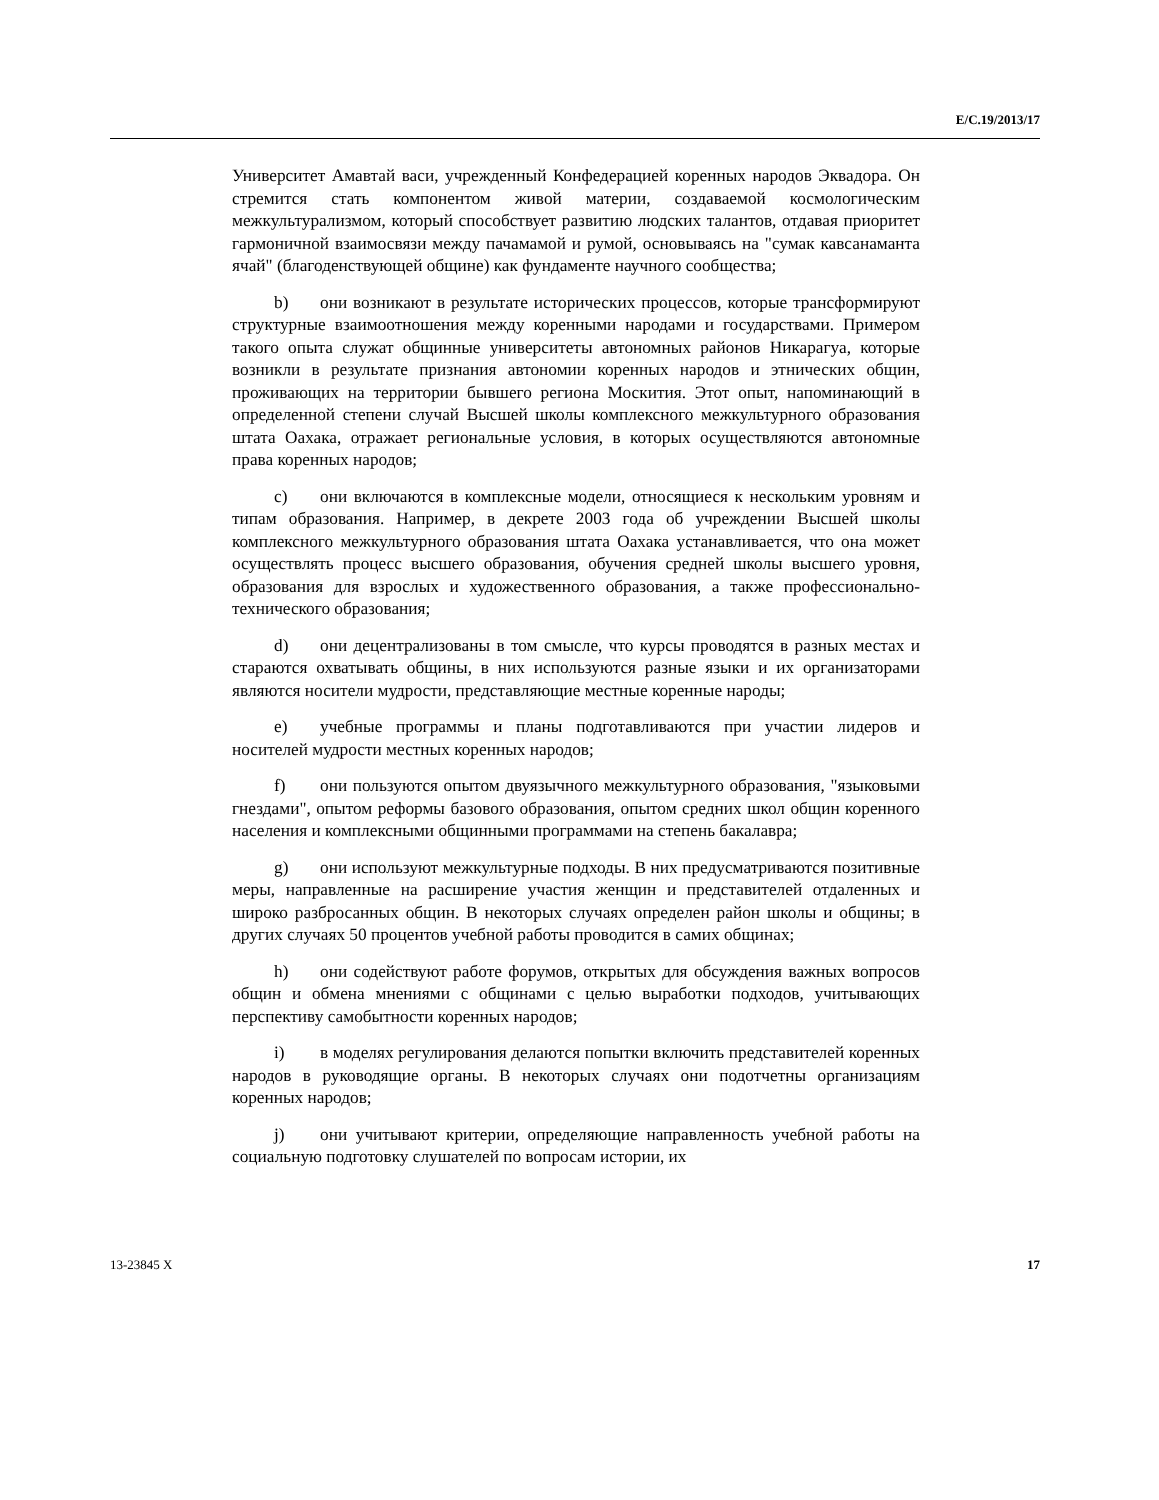E/C.19/2013/17
Университет Амавтай васи, учрежденный Конфедерацией коренных народов Эквадора. Он стремится стать компонентом живой материи, создаваемой космологическим межкультурализмом, который способствует развитию людских талантов, отдавая приоритет гармоничной взаимосвязи между пачамамой и румой, основываясь на "сумак кавсанаманта ячай" (благоденствующей общине) как фундаменте научного сообщества;
b) они возникают в результате исторических процессов, которые трансформируют структурные взаимоотношения между коренными народами и государствами. Примером такого опыта служат общинные университеты автономных районов Никарагуа, которые возникли в результате признания автономии коренных народов и этнических общин, проживающих на территории бывшего региона Москития. Этот опыт, напоминающий в определенной степени случай Высшей школы комплексного межкультурного образования штата Оахака, отражает региональные условия, в которых осуществляются автономные права коренных народов;
c) они включаются в комплексные модели, относящиеся к нескольким уровням и типам образования. Например, в декрете 2003 года об учреждении Высшей школы комплексного межкультурного образования штата Оахака устанавливается, что она может осуществлять процесс высшего образования, обучения средней школы высшего уровня, образования для взрослых и художественного образования, а также профессионально-технического образования;
d) они децентрализованы в том смысле, что курсы проводятся в разных местах и стараются охватывать общины, в них используются разные языки и их организаторами являются носители мудрости, представляющие местные коренные народы;
e) учебные программы и планы подготавливаются при участии лидеров и носителей мудрости местных коренных народов;
f) они пользуются опытом двуязычного межкультурного образования, "языковыми гнездами", опытом реформы базового образования, опытом средних школ общин коренного населения и комплексными общинными программами на степень бакалавра;
g) они используют межкультурные подходы. В них предусматриваются позитивные меры, направленные на расширение участия женщин и представителей отдаленных и широко разбросанных общин. В некоторых случаях определен район школы и общины; в других случаях 50 процентов учебной работы проводится в самих общинах;
h) они содействуют работе форумов, открытых для обсуждения важных вопросов общин и обмена мнениями с общинами с целью выработки подходов, учитывающих перспективу самобытности коренных народов;
i) в моделях регулирования делаются попытки включить представителей коренных народов в руководящие органы. В некоторых случаях они подотчетны организациям коренных народов;
j) они учитывают критерии, определяющие направленность учебной работы на социальную подготовку слушателей по вопросам истории, их
13-23845 X 17